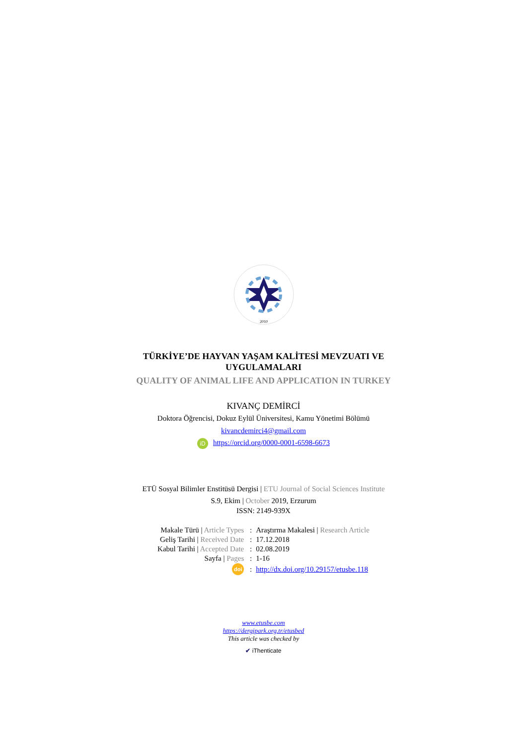2010
TÜRKİYE’DE HAYVAN YAŞAM KALİTESİ MEVZUATI VE
UYGULAMALARI
QUALITY OF ANIMAL LIFE AND APPLICATION IN TURKEY
KIVANÇ DEMİRCİ
Doktora Öğrencisi, Dokuz Eylül Üniversitesi, Kamu Yönetimi Bölümü
kivancdemirci4@gmail.com
iD https://orcid.org/0000-0001-6598-6673
ETÜ Sosyal Bilimler Enstitüsü Dergisi | ETU Journal of Social Sciences Institute
S.9, Ekim | October 2019, Erzurum
ISSN: 2149-939X
| Makale Türü / Article Types | : | Araştırma Makalesi / Research Article |
| Geliş Tarihi / Received Date | : | 17.12.2018 |
| Kabul Tarihi / Accepted Date | : | 02.08.2019 |
| Sayfa / Pages | : | 1-16 |
| doi | : | http://dx.doi.org/10.29157/etusbe.118 |
www.etusbe.com
https://dergipark.org.tr/etusbed
This article was checked by
✔ iThenticate